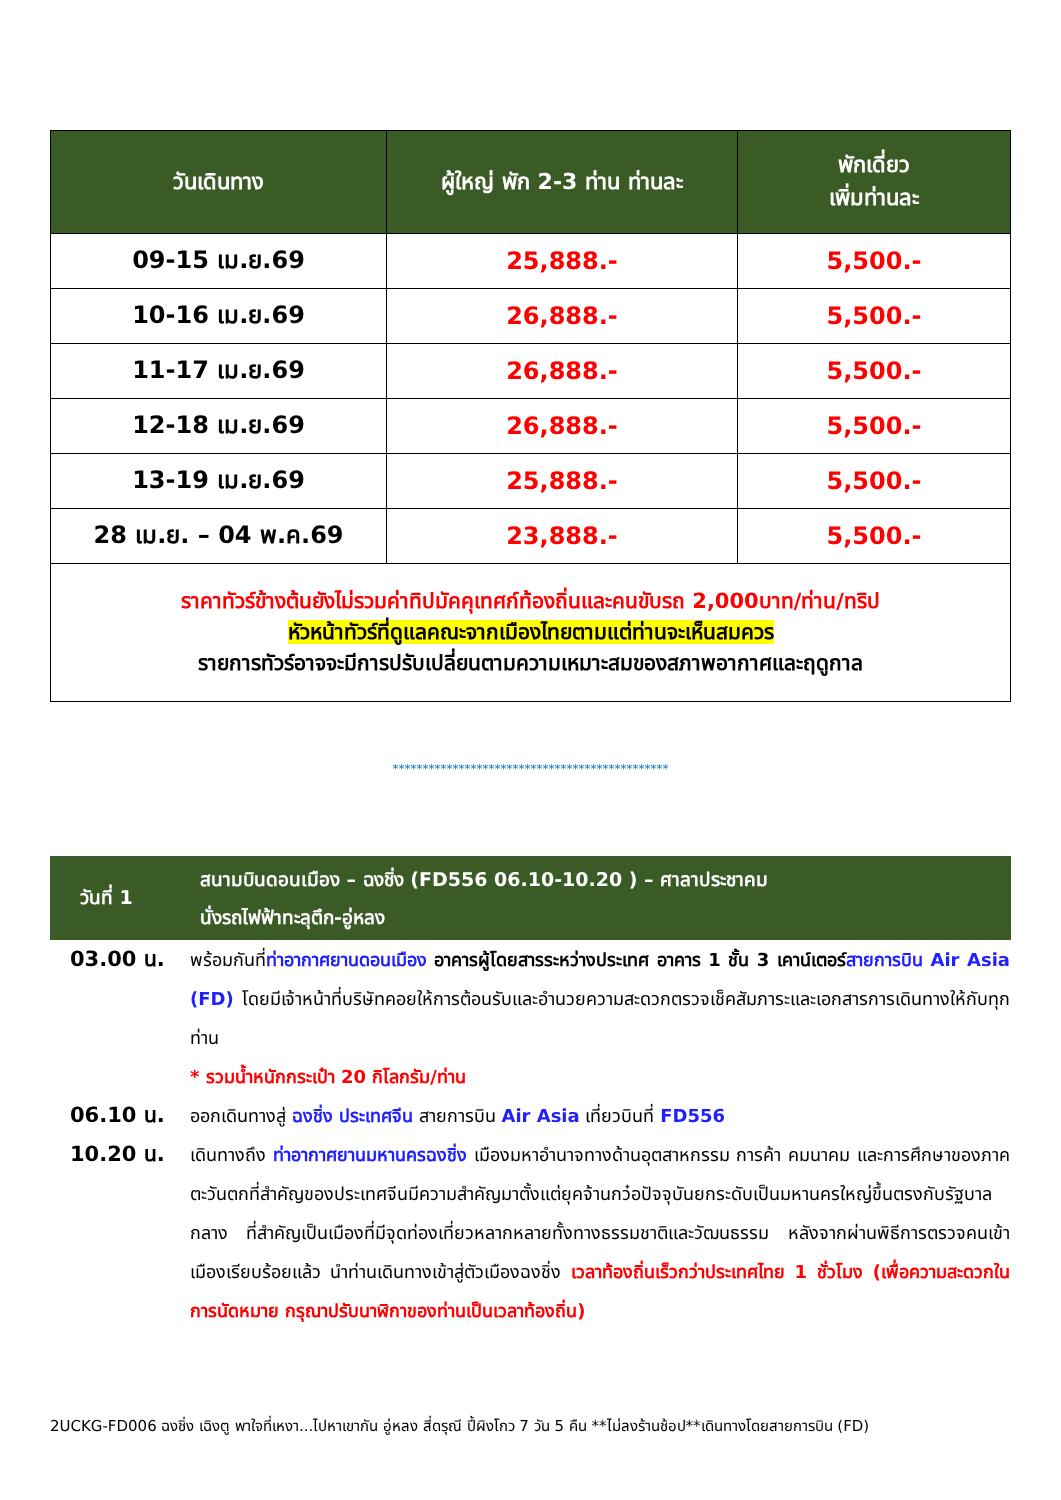| วันเดินทาง | ผู้ใหญ่ พัก 2-3 ท่าน ท่านละ | พักเดี่ยว เพิ่มท่านละ |
| --- | --- | --- |
| 09-15 เม.ย.69 | 25,888.- | 5,500.- |
| 10-16 เม.ย.69 | 26,888.- | 5,500.- |
| 11-17 เม.ย.69 | 26,888.- | 5,500.- |
| 12-18 เม.ย.69 | 26,888.- | 5,500.- |
| 13-19 เม.ย.69 | 25,888.- | 5,500.- |
| 28 เม.ย. – 04 พ.ค.69 | 23,888.- | 5,500.- |
ราคาทัวร์ข้างต้นยังไม่รวมค่าทิปมัคคุเทศก์ท้องถิ่นและคนขับรถ 2,000บาท/ท่าน/ทริป
หัวหน้าทัวร์ที่ดูแลคณะจากเมืองไทยตามแต่ท่านจะเห็นสมควร
รายการทัวร์อาจจะมีการปรับเปลี่ยนตามความเหมาะสมของสภาพอากาศและฤดูกาล
**********************************************
วันที่ 1
สนามบินดอนเมือง – ฉงชิ่ง (FD556 06.10-10.20 ) – ศาลาประชาคม
นั่งรถไฟฟ้าทะลุตึก-อู่หลง
03.00 น.
พร้อมกันที่ท่าอากาศยานดอนเมือง อาคารผู้โดยสารระหว่างประเทศ อาคาร 1 ชั้น 3 เคาน์เตอร์สายการบิน Air Asia (FD) โดยมีเจ้าหน้าที่บริษัทคอยให้การต้อนรับและอำนวยความสะดวกตรวจเช็คสัมภาระและเอกสารการเดินทางให้กับทุกท่าน
* รวมน้ำหนักกระเป๋า 20 กิโลกรัม/ท่าน
06.10 น.
ออกเดินทางสู่ ฉงชิ่ง ประเทศจีน สายการบิน Air Asia เที่ยวบินที่ FD556
10.20 น.
เดินทางถึง ท่าอากาศยานมหานครฉงชิ่ง เมืองมหาอำนาจทางด้านอุตสาหกรรม การค้า คมนาคม และการศึกษาของภาคตะวันตกที่สำคัญของประเทศจีนมีความสำคัญมาตั้งแต่ยุคจ้านกว๋อปัจจุบันยกระดับเป็นมหานครใหญ่ขึ้นตรงกับรัฐบาลกลาง ที่สำคัญเป็นเมืองที่มีจุดท่องเที่ยวหลากหลายทั้งทางธรรมชาติและวัฒนธรรม หลังจากผ่านพิธีการตรวจคนเข้าเมืองเรียบร้อยแล้ว นำท่านเดินทางเข้าสู่ตัวเมืองฉงชิ่ง เวลาท้องถิ่นเร็วกว่าประเทศไทย 1 ชั่วโมง (เพื่อความสะดวกในการนัดหมาย กรุณาปรับนาฬิกาของท่านเป็นเวลาท้องถิ่น)
2UCKG-FD006 ฉงชิ่ง เฉิงตู พาใจที่เหงา...ไปหาเขากัน อู่หลง สี่ดรุณี ปี้ผิงโกว 7 วัน 5 คืน **ไม่ลงร้านช้อป**เดินทางโดยสายการบิน (FD)